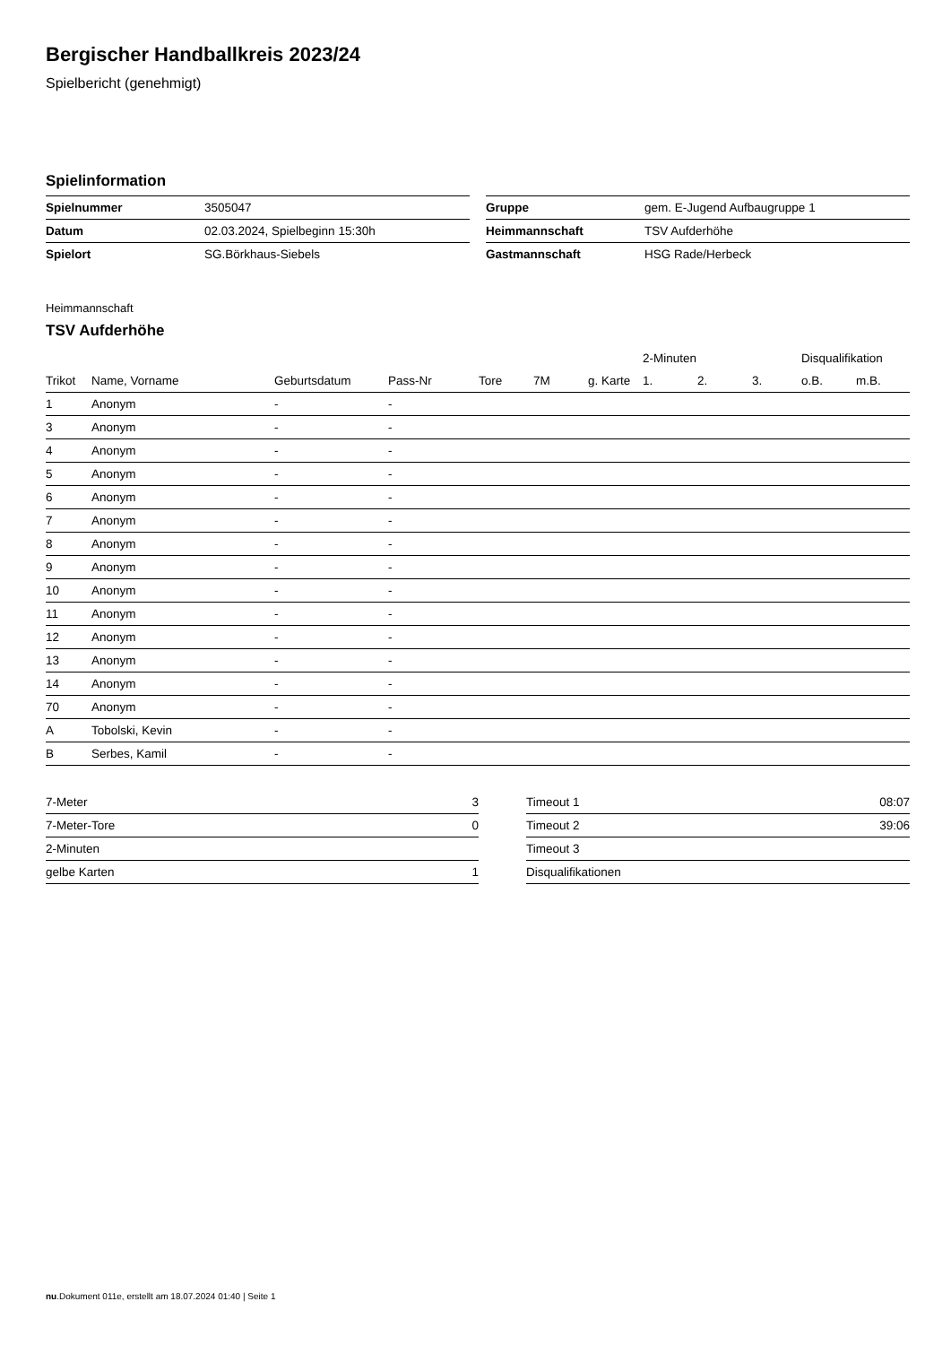Bergischer Handballkreis 2023/24
Spielbericht (genehmigt)
Spielinformation
| Spielnummer | 3505047 |
| Datum | 02.03.2024, Spielbeginn 15:30h |
| Spielort | SG.Börkhaus-Siebels |
| Gruppe | gem. E-Jugend Aufbaugruppe 1 |
| Heimmannschaft | TSV Aufderhöhe |
| Gastmannschaft | HSG Rade/Herbeck |
Heimmannschaft
TSV Aufderhöhe
| | | | | | | | 2-Minuten | | | Disqualifikation | |
| --- | --- | --- | --- | --- | --- | --- | --- | --- | --- | --- | --- |
| Trikot | Name, Vorname | Geburtsdatum | Pass-Nr | Tore | 7M | g. Karte | 1. | 2. | 3. | o.B. | m.B. |
| 1 | Anonym | - | - | | | | | | | | |
| 3 | Anonym | - | - | | | | | | | | |
| 4 | Anonym | - | - | | | | | | | | |
| 5 | Anonym | - | - | | | | | | | | |
| 6 | Anonym | - | - | | | | | | | | |
| 7 | Anonym | - | - | | | | | | | | |
| 8 | Anonym | - | - | | | | | | | | |
| 9 | Anonym | - | - | | | | | | | | |
| 10 | Anonym | - | - | | | | | | | | |
| 11 | Anonym | - | - | | | | | | | | |
| 12 | Anonym | - | - | | | | | | | | |
| 13 | Anonym | - | - | | | | | | | | |
| 14 | Anonym | - | - | | | | | | | | |
| 70 | Anonym | - | - | | | | | | | | |
| A | Tobolski, Kevin | - | - | | | | | | | | |
| B | Serbes, Kamil | - | - | | | | | | | | |
| 7-Meter | 3 |
| 7-Meter-Tore | 0 |
| 2-Minuten | |
| gelbe Karten | 1 |
| Timeout 1 | 08:07 |
| Timeout 2 | 39:06 |
| Timeout 3 | |
| Disqualifikationen | |
nu.Dokument 011e, erstellt am 18.07.2024 01:40 | Seite 1